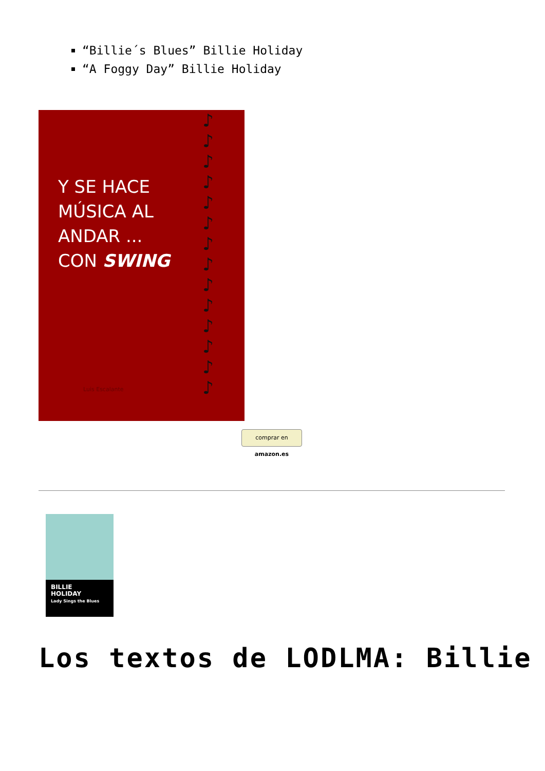“Billie´s Blues” Billie Holiday
“A Foggy Day” Billie Holiday
Y SE HACE
MÚSICA AL
ANDAR ...
CON SWING
Luis Escalante
♪
♪
♪
♪
♪
♪
♪
♪
♪
♪
♪
♪
♪
♪
comprar en amazon.es
BILLIE
HOLIDAY
Lady Sings the Blues
Los textos de LODLMA: Billie